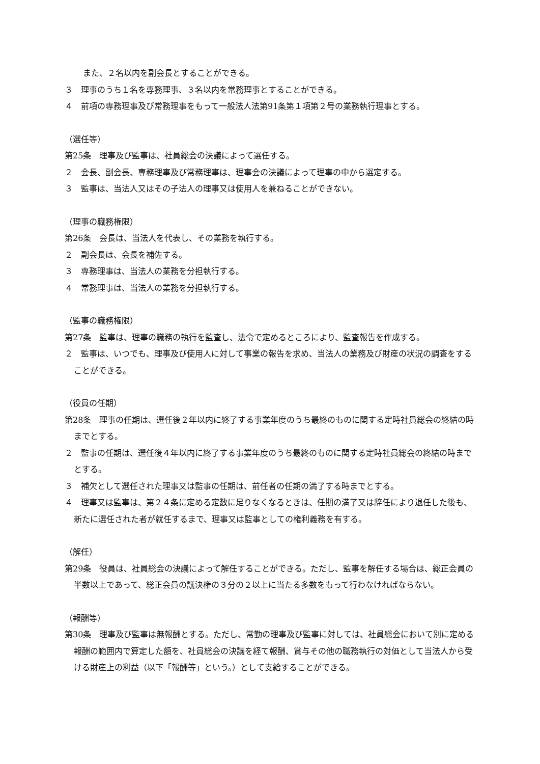また、２名以内を副会長とすることができる。
３　理事のうち１名を専務理事、３名以内を常務理事とすることができる。
４　前項の専務理事及び常務理事をもって一般法人法第91条第１項第２号の業務執行理事とする。
（選任等）
第25条　理事及び監事は、社員総会の決議によって選任する。
２　会長、副会長、専務理事及び常務理事は、理事会の決議によって理事の中から選定する。
３　監事は、当法人又はその子法人の理事又は使用人を兼ねることができない。
（理事の職務権限）
第26条　会長は、当法人を代表し、その業務を執行する。
２　副会長は、会長を補佐する。
３　専務理事は、当法人の業務を分担執行する。
４　常務理事は、当法人の業務を分担執行する。
（監事の職務権限）
第27条　監事は、理事の職務の執行を監査し、法令で定めるところにより、監査報告を作成する。
２　監事は、いつでも、理事及び使用人に対して事業の報告を求め、当法人の業務及び財産の状況の調査をすることができる。
（役員の任期）
第28条　理事の任期は、選任後２年以内に終了する事業年度のうち最終のものに関する定時社員総会の終結の時までとする。
２　監事の任期は、選任後４年以内に終了する事業年度のうち最終のものに関する定時社員総会の終結の時までとする。
３　補欠として選任された理事又は監事の任期は、前任者の任期の満了する時までとする。
４　理事又は監事は、第２４条に定める定数に足りなくなるときは、任期の満了又は辞任により退任した後も、新たに選任された者が就任するまで、理事又は監事としての権利義務を有する。
（解任）
第29条　役員は、社員総会の決議によって解任することができる。ただし、監事を解任する場合は、総正会員の半数以上であって、総正会員の議決権の３分の２以上に当たる多数をもって行わなければならない。
（報酬等）
第30条　理事及び監事は無報酬とする。ただし、常勤の理事及び監事に対しては、社員総会において別に定める報酬の範囲内で算定した額を、社員総会の決議を経て報酬、賞与その他の職務執行の対価として当法人から受ける財産上の利益（以下「報酬等」という。）として支給することができる。